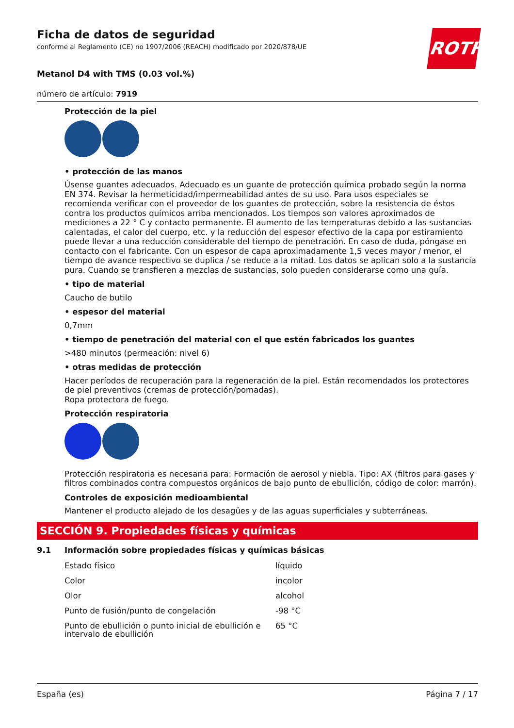ROTH
Ficha de datos de seguridad
conforme al Reglamento (CE) no 1907/2006 (REACH) modificado por 2020/878/UE
Metanol D4 with TMS (0.03 vol.%)
número de artículo: 7919
Protección de la piel
• protección de las manos
Úsense guantes adecuados. Adecuado es un guante de protección química probado según la norma EN 374. Revisar la hermeticidad/impermeabilidad antes de su uso. Para usos especiales se recomienda verificar con el proveedor de los guantes de protección, sobre la resistencia de éstos contra los productos químicos arriba mencionados. Los tiempos son valores aproximados de mediciones a 22 ° C y contacto permanente. El aumento de las temperaturas debido a las sustancias calentadas, el calor del cuerpo, etc. y la reducción del espesor efectivo de la capa por estiramiento puede llevar a una reducción considerable del tiempo de penetración. En caso de duda, póngase en contacto con el fabricante. Con un espesor de capa aproximadamente 1,5 veces mayor / menor, el tiempo de avance respectivo se duplica / se reduce a la mitad. Los datos se aplican solo a la sustancia pura. Cuando se transfieren a mezclas de sustancias, solo pueden considerarse como una guía.
• tipo de material
Caucho de butilo
• espesor del material
0,7mm
• tiempo de penetración del material con el que estén fabricados los guantes
>480 minutos (permeación: nivel 6)
• otras medidas de protección
Hacer períodos de recuperación para la regeneración de la piel. Están recomendados los protectores de piel preventivos (cremas de protección/pomadas).
Ropa protectora de fuego.
Protección respiratoria
Protección respiratoria es necesaria para: Formación de aerosol y niebla. Tipo: AX (filtros para gases y filtros combinados contra compuestos orgánicos de bajo punto de ebullición, código de color: marrón).
Controles de exposición medioambiental
Mantener el producto alejado de los desagües y de las aguas superficiales y subterráneas.
SECCIÓN 9. Propiedades físicas y químicas
9.1 Información sobre propiedades físicas y químicas básicas
| Estado físico | líquido |
| Color | incolor |
| Olor | alcohol |
| Punto de fusión/punto de congelación | -98 °C |
| Punto de ebullición o punto inicial de ebullición e intervalo de ebullición | 65 °C |
España (es) Página 7 / 17